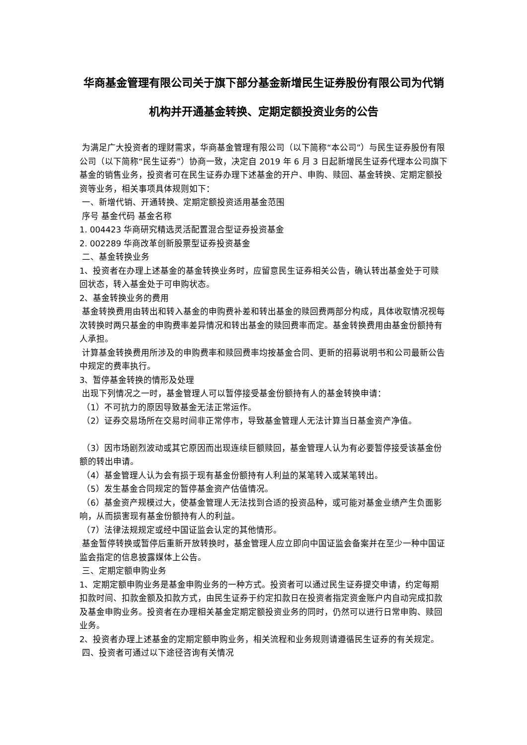华商基金管理有限公司关于旗下部分基金新增民生证券股份有限公司为代销机构并开通基金转换、定期定额投资业务的公告
为满足广大投资者的理财需求，华商基金管理有限公司（以下简称“本公司”）与民生证券股份有限公司（以下简称“民生证券”）协商一致，决定自 2019 年 6 月 3 日起新增民生证券代理本公司旗下基金的销售业务，投资者可在民生证券办理下述基金的开户、申购、赎回、基金转换、定期定额投资等业务，相关事项具体规则如下：
一、新增代销、开通转换、定期定额投资适用基金范围
序号 基金代码 基金名称
1. 004423 华商研究精选灵活配置混合型证券投资基金
2. 002289 华商改革创新股票型证券投资基金
二、基金转换业务
1、投资者在办理上述基金的基金转换业务时，应留意民生证券相关公告，确认转出基金处于可赎回状态，转入基金处于可申购状态。
2、基金转换业务的费用
基金转换费用由转出和转入基金的申购费补差和转出基金的赎回费两部分构成，具体收取情况视每次转换时两只基金的申购费率差异情况和转出基金的赎回费率而定。基金转换费用由基金份额持有人承担。
计算基金转换费用所涉及的申购费率和赎回费率均按基金合同、更新的招募说明书和公司最新公告中规定的费率执行。
3、暂停基金转换的情形及处理
出现下列情况之一时，基金管理人可以暂停接受基金份额持有人的基金转换申请：
（1）不可抗力的原因导致基金无法正常运作。
（2）证券交易场所在交易时间非正常停市，导致基金管理人无法计算当日基金资产净值。
（3）因市场剧烈波动或其它原因而出现连续巨额赎回，基金管理人认为有必要暂停接受该基金份额的转出申请。
（4）基金管理人认为会有损于现有基金份额持有人利益的某笔转入或某笔转出。
（5）发生基金合同规定的暂停基金资产估值情况。
（6）基金资产规模过大，使基金管理人无法找到合适的投资品种，或可能对基金业绩产生负面影响，从而损害现有基金份额持有人的利益。
（7）法律法规规定或经中国证监会认定的其他情形。
基金暂停转换或暂停后重新开放转换时，基金管理人应立即向中国证监会备案并在至少一种中国证监会指定的信息披露媒体上公告。
三、定期定额申购业务
1、定期定额申购业务是基金申购业务的一种方式。投资者可以通过民生证券提交申请，约定每期扣款时间、扣款金额及扣款方式，由民生证券于约定扣款日在投资者指定资金账户内自动完成扣款及基金申购业务。投资者在办理相关基金定期定额投资业务的同时，仍然可以进行日常申购、赎回业务。
2、投资者办理上述基金的定期定额申购业务，相关流程和业务规则请遵循民生证券的有关规定。
四、投资者可通过以下途径咨询有关情况